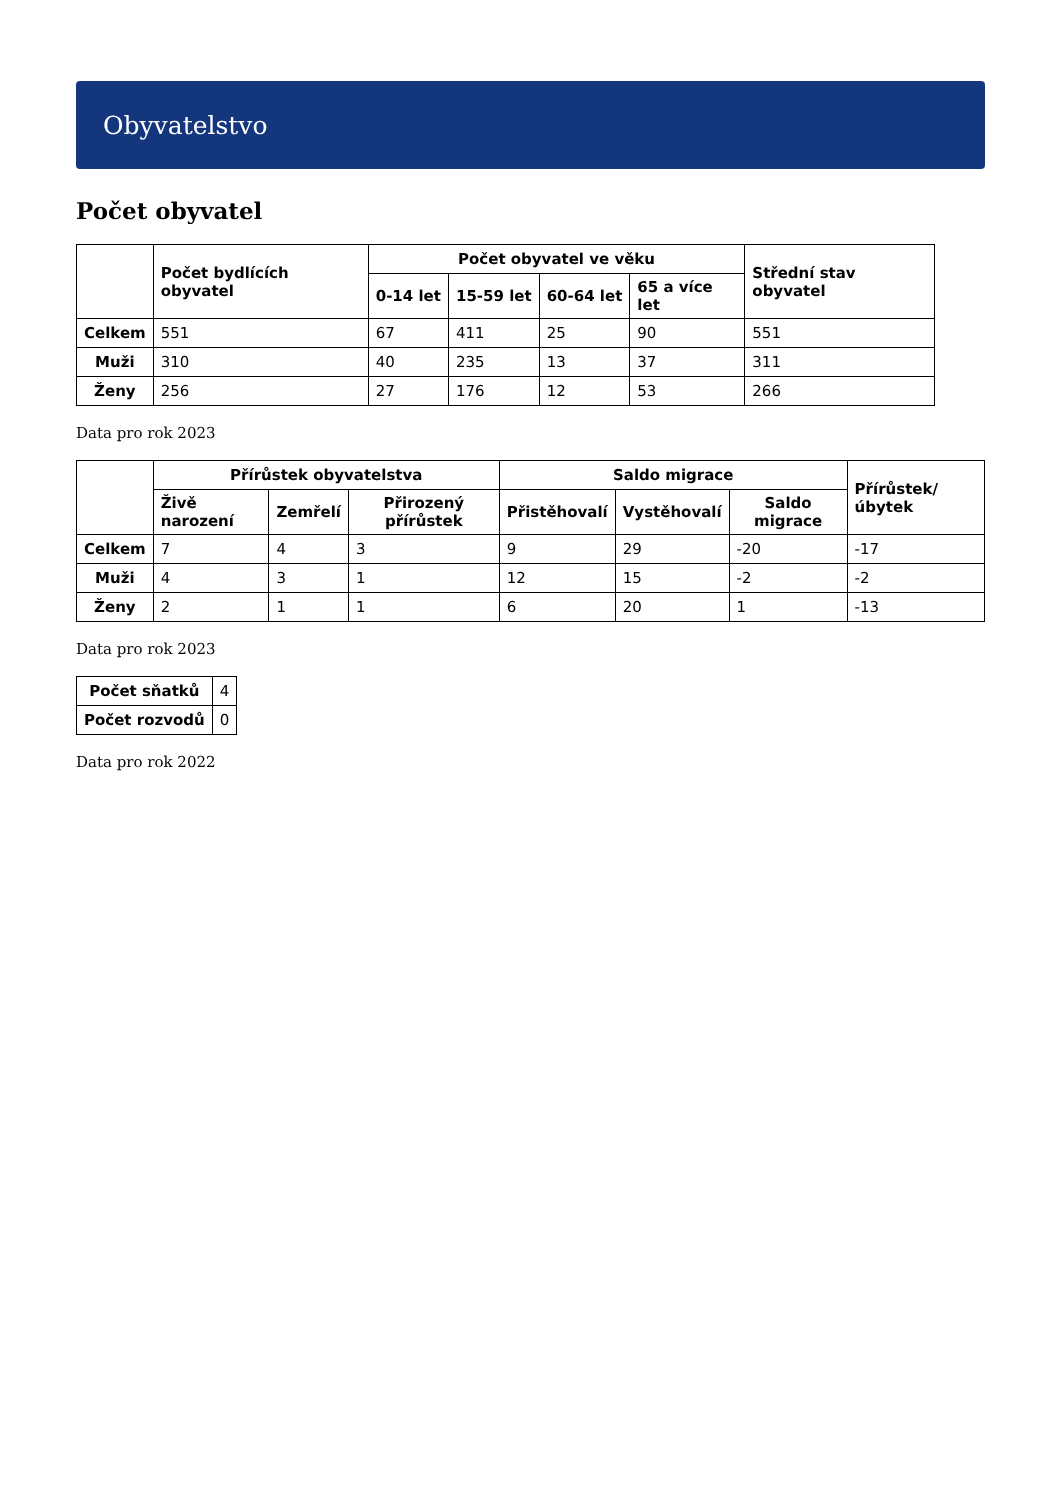Obyvatelstvo
Počet obyvatel
| | Počet bydlících obyvatel | Počet obyvatel ve věku | | | | Střední stav obyvatel |
| --- | --- | --- | --- | --- | --- | --- |
| | | 0-14 let | 15-59 let | 60-64 let | 65 a více let | |
| Celkem | 551 | 67 | 411 | 25 | 90 | 551 |
| Muži | 310 | 40 | 235 | 13 | 37 | 311 |
| Ženy | 256 | 27 | 176 | 12 | 53 | 266 |
Data pro rok 2023
| | Přírůstek obyvatelstva | | | Saldo migrace | | | Přírůstek/úbytek |
| --- | --- | --- | --- | --- | --- | --- | --- |
| | Živě narození | Zemřelí | Přirozený přírůstek | Přistěhovalí | Vystěhovalí | Saldo migrace | |
| Celkem | 7 | 4 | 3 | 9 | 29 | -20 | -17 |
| Muži | 4 | 3 | 1 | 12 | 15 | -2 | -2 |
| Ženy | 2 | 1 | 1 | 6 | 20 | 1 | -13 |
Data pro rok 2023
| Počet sňatků | 4 |
| Počet rozvodů | 0 |
Data pro rok 2022